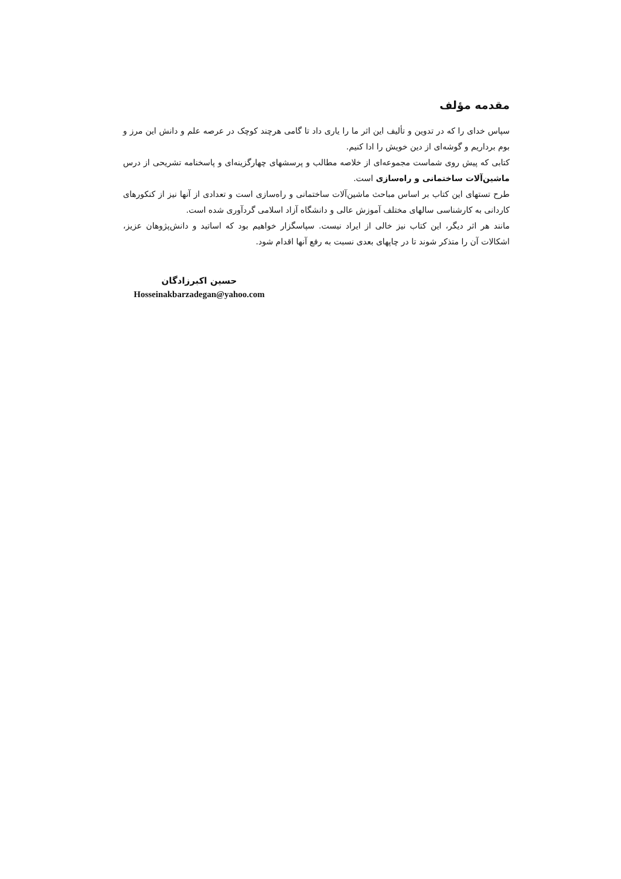مقدمه مؤلف
سپاس خدای را که در تدوین و تألیف این اثر ما را یاری داد تا گامی هرچند کوچک در عرصه علم و دانش این مرز و بوم برداریم و گوشه‌ای از دین خویش را ادا کنیم.
کتابی که پیش روی شماست مجموعه‌ای از خلاصه مطالب و پرسشهای چهارگزینه‌ای و پاسخنامه تشریحی از درس ماشین‌آلات ساختمانی و راه‌سازی است.
طرح تستهای این کتاب بر اساس مباحث ماشین‌آلات ساختمانی و راه‌سازی است و تعدادی از آنها نیز از کنکورهای کاردانی به کارشناسی سالهای مختلف آموزش عالی و دانشگاه آزاد اسلامی گردآوری شده است.
مانند هر اثر دیگر، این کتاب نیز خالی از ایراد نیست. سپاسگزار خواهیم بود که اساتید و دانش‌پژوهان عزیز، اشکالات آن را متذکر شوند تا در چاپهای بعدی نسبت به رفع آنها اقدام شود.
حسین اکبرزادگان
Hosseinakbarzadegan@yahoo.com